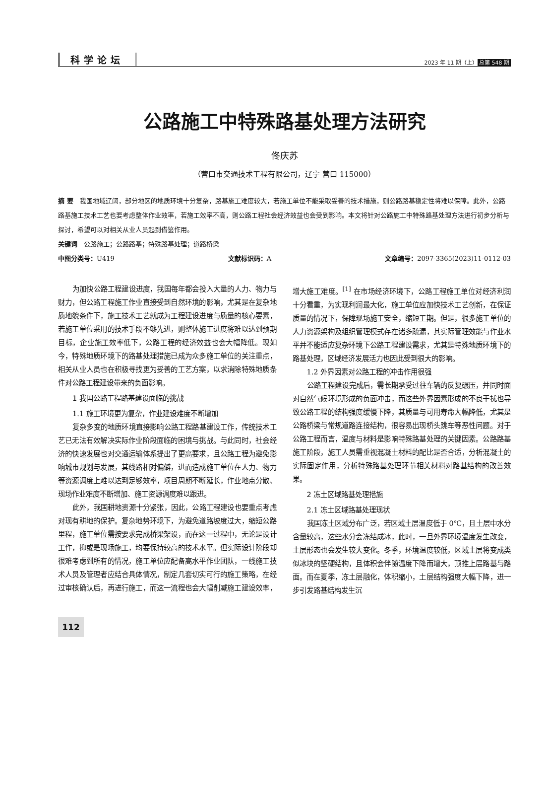科学论坛 2023 年 11 期（上） 总第 548 期
公路施工中特殊路基处理方法研究
佟庆苏
（营口市交通技术工程有限公司，辽宁 营口 115000）
摘 要　我国地域辽阔，部分地区的地质环境十分复杂，路基施工难度较大，若施工单位不能采取妥善的技术措施，则公路路基稳定性将难以保障。此外，公路路基施工技术工艺也要考虑整体作业效率，若施工效率不高，则公路工程社会经济效益也会受到影响。本文将针对公路施工中特殊路基处理方法进行初步分析与探讨，希望可以对相关从业人员起到借鉴作用。
关键词　公路施工；公路路基；特殊路基处理；道路桥梁
中图分类号：U419 文献标识码：A 文章编号：2097-3365(2023)11-0112-03
为加快公路工程建设进度，我国每年都会投入大量的人力、物力与财力，但公路工程施工作业直接受到自然环境的影响，尤其是在复杂地质地貌条件下，施工技术工艺就成为工程建设进度与质量的核心要素，若施工单位采用的技术手段不够先进，则整体施工进度将难以达到预期目标，企业施工效率低下，公路工程的经济效益也会大幅降低。现如今，特殊地质环境下的路基处理措施已成为众多施工单位的关注重点，相关从业人员也在积极寻找更为妥善的工艺方案，以求消除特殊地质条件对公路工程建设带来的负面影响。
1 我国公路工程路基建设面临的挑战
1.1 施工环境更为复杂，作业建设难度不断增加
复杂多变的地质环境直接影响公路工程路基建设工作，传统技术工艺已无法有效解决实际作业阶段面临的困境与挑战。与此同时，社会经济的快速发展也对交通运输体系提出了更高要求，且公路工程为避免影响城市规划与发展，其线路相对偏僻，进而造成施工单位在人力、物力等资源调度上难以达到足够效率，项目周期不断延长，作业地点分散、现场作业难度不断增加、施工资源调度难以跟进。
此外，我国耕地资源十分紧张，因此，公路工程建设也要重点考虑对现有耕地的保护。复杂地势环境下，为避免道路坡度过大，缩短公路里程，施工单位需按要求完成桥梁架设，而在这一过程中，无论是设计工作，抑或是现场施工，均要保持较高的技术水平。但实际设计阶段却很难考虑到所有的情况，施工单位应配备高水平作业团队，一线施工技术人员及管理者应结合具体情况，制定几套切实可行的施工策略，在经过审核确认后，再进行施工，而这一流程也会大幅削减施工建设效率，增大施工难度。<sup>[1]</sup> 在市场经济环境下，公路工程施工单位对经济利润十分看重，为实现利润最大化，施工单位应加快技术工艺创新，在保证质量的情况下，保障现场施工安全，缩短工期。但是，很多施工单位的人力资源架构及组织管理模式存在诸多疏漏，其实际管理效能与作业水平并不能适应复杂环境下公路工程建设需求，尤其是特殊地质环境下的路基处理，区域经济发展活力也因此受到很大的影响。
1.2 外界因素对公路工程的冲击作用很强
公路工程建设完成后，需长期承受过往车辆的反复碾压，并同时面对自然气候环境形成的负面冲击，而这些外界因素形成的不良干扰也导致公路工程的结构强度缓慢下降，其质量与可用寿命大幅降低，尤其是公路桥梁与常规道路连接结构，很容易出现桥头跳车等恶性问题。对于公路工程而言，温度与材料是影响特殊路基处理的关键因素。公路路基施工阶段，施工人员需重视混凝土材料的配比是否合适，分析混凝土的实际固定作用，分析特殊路基处理环节相关材料对路基结构的改善效果。
2 冻土区域路基处理措施
2.1 冻土区域路基处理现状
我国冻土区域分布广泛，若区域土层温度低于 0℃，且土层中水分含量较高，这些水分会冻结成冰，此时，一旦外界环境温度发生改变，土层形态也会发生较大变化。冬季，环境温度较低，区域土层将变成类似冰块的坚硬结构，且体积会伴随温度下降而增大，顶推上层路基与路面。而在夏季，冻土层融化，体积缩小，土层结构强度大幅下降，进一步引发路基结构发生沉
112